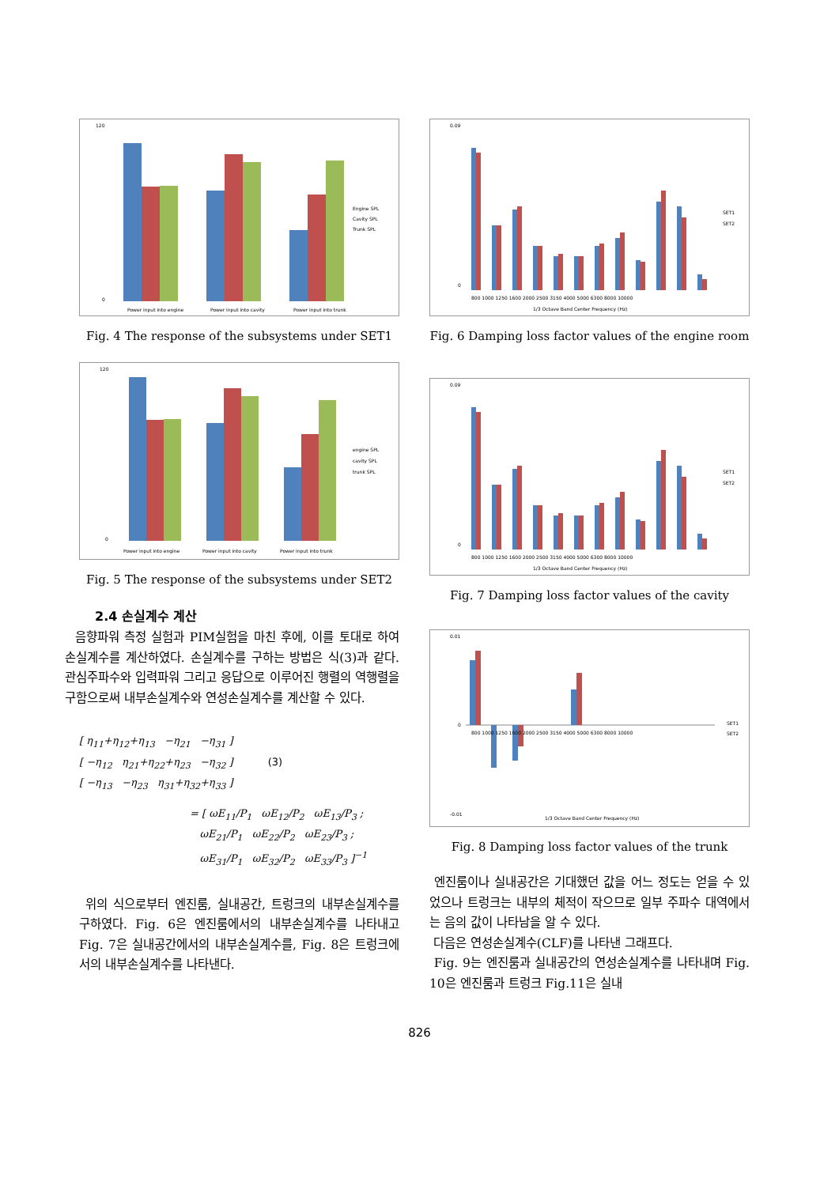120
0
Power input into engine
Power input into cavity
Power input into trunk
Engine SPL
Cavity SPL
Trunk SPL
Fig. 4 The response of the subsystems under SET1
120
0
Power input into engine
Power input into cavity
Power input into trunk
engine SPL
cavity SPL
trunk SPL
Fig. 5 The response of the subsystems under SET2
2.4 손실계수 계산
음향파워 측정 실험과 PIM실험을 마친 후에, 이를 토대로 하여 손실계수를 계산하였다. 손실계수를 구하는 방법은 식(3)과 같다. 관심주파수와 입력파워 그리고 응답으로 이루어진 행렬의 역행렬을 구함으로써 내부손실계수와 연성손실계수를 계산할 수 있다.
[ η<sub>11</sub>+η<sub>12</sub>+η<sub>13</sub> −η<sub>21</sub> −η<sub>31</sub> ]
[ −η<sub>12</sub> η<sub>21</sub>+η<sub>22</sub>+η<sub>23</sub> −η<sub>32</sub> ] (3)
[ −η<sub>13</sub> −η<sub>23</sub> η<sub>31</sub>+η<sub>32</sub>+η<sub>33</sub> ]
= [ ωE<sub>11</sub>/P<sub>1</sub> ωE<sub>12</sub>/P<sub>2</sub> ωE<sub>13</sub>/P<sub>3</sub> ;
ωE<sub>21</sub>/P<sub>1</sub> ωE<sub>22</sub>/P<sub>2</sub> ωE<sub>23</sub>/P<sub>3</sub> ;
ωE<sub>31</sub>/P<sub>1</sub> ωE<sub>32</sub>/P<sub>2</sub> ωE<sub>33</sub>/P<sub>3</sub> ]<sup>−1</sup>
위의 식으로부터 엔진룸, 실내공간, 트렁크의 내부손실계수를 구하였다. Fig. 6은 엔진룸에서의 내부손실계수를 나타내고 Fig. 7은 실내공간에서의 내부손실계수를, Fig. 8은 트렁크에서의 내부손실계수를 나타낸다.
0.09
0
800 1000 1250 1600 2000 2500 3150 4000 5000 6300 8000 10000
1/3 Octave Band Center Frequency (Hz)
SET1
SET2
Fig. 6 Damping loss factor values of the engine room
0.09
0
800 1000 1250 1600 2000 2500 3150 4000 5000 6300 8000 10000
1/3 Octave Band Center Frequency (Hz)
SET1
SET2
Fig. 7 Damping loss factor values of the cavity
0.01
0
-0.01
800 1000 1250 1600 2000 2500 3150 4000 5000 6300 8000 10000
1/3 Octave Band Center Frequency (Hz)
SET1
SET2
Fig. 8 Damping loss factor values of the trunk
엔진룸이나 실내공간은 기대했던 값을 어느 정도는 얻을 수 있었으나 트렁크는 내부의 체적이 작으므로 일부 주파수 대역에서는 음의 값이 나타남을 알 수 있다.
다음은 연성손실계수(CLF)를 나타낸 그래프다.
Fig. 9는 엔진룸과 실내공간의 연성손실계수를 나타내며 Fig. 10은 엔진룸과 트렁크 Fig.11은 실내
826